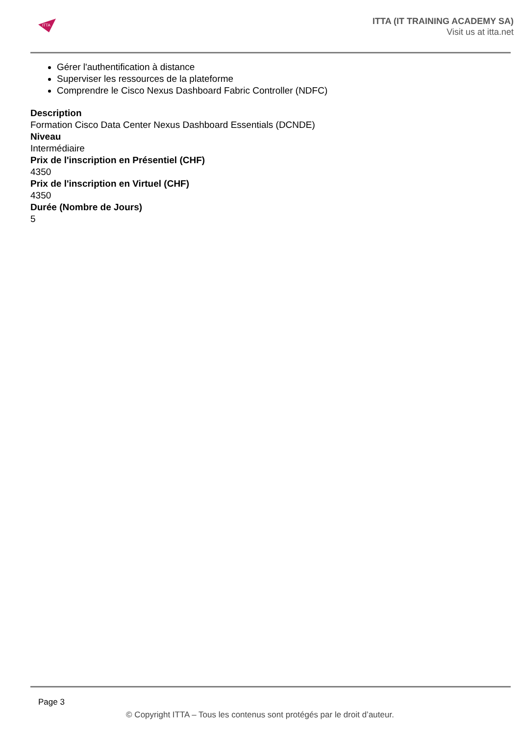ITTA
ITTA (IT TRAINING ACADEMY SA)
Visit us at itta.net
Gérer l'authentification à distance
Superviser les ressources de la plateforme
Comprendre le Cisco Nexus Dashboard Fabric Controller (NDFC)
Description
Formation Cisco Data Center Nexus Dashboard Essentials (DCNDE)
Niveau
Intermédiaire
Prix de l'inscription en Présentiel (CHF)
4350
Prix de l'inscription en Virtuel (CHF)
4350
Durée (Nombre de Jours)
5
Page 3
© Copyright ITTA – Tous les contenus sont protégés par le droit d’auteur.